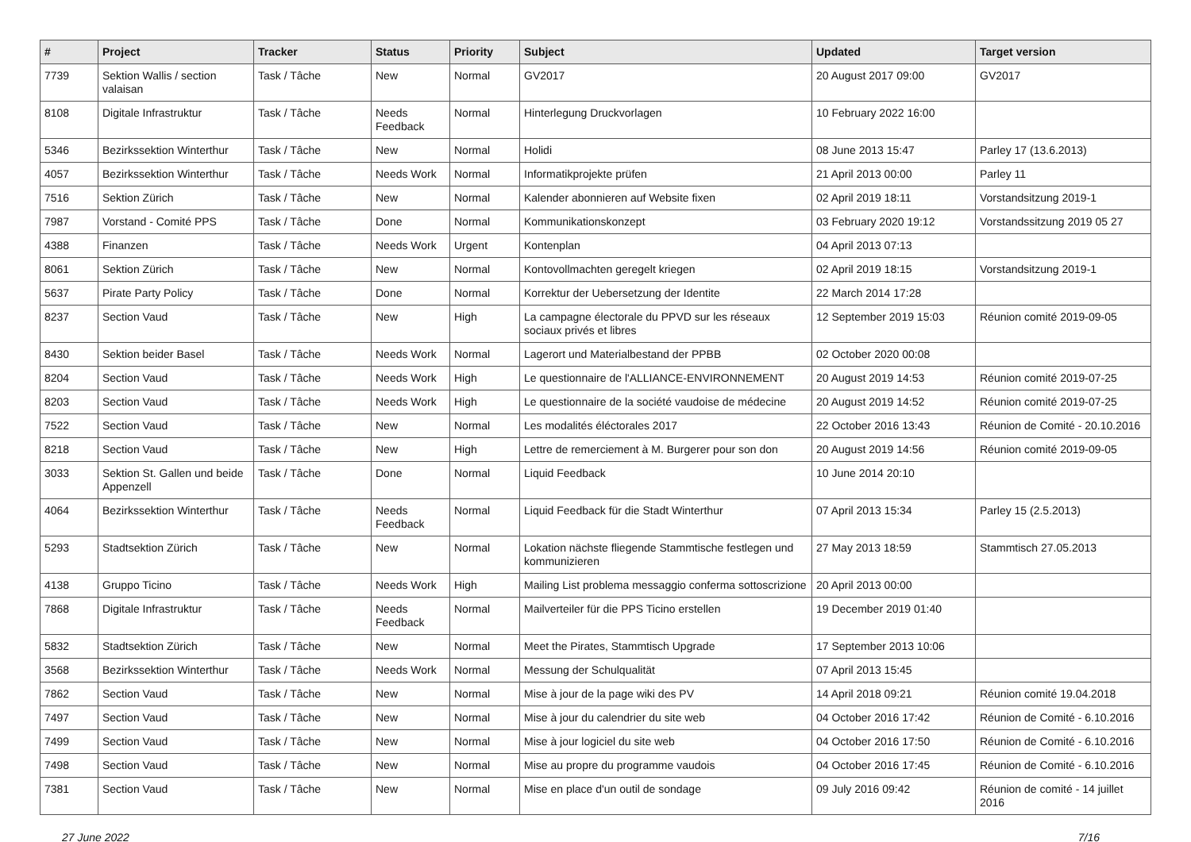| # | Project | Tracker | Status | Priority | Subject | Updated | Target version |
| --- | --- | --- | --- | --- | --- | --- | --- |
| 7739 | Sektion Wallis / section valaisan | Task / Tâche | New | Normal | GV2017 | 20 August 2017 09:00 | GV2017 |
| 8108 | Digitale Infrastruktur | Task / Tâche | Needs Feedback | Normal | Hinterlegung Druckvorlagen | 10 February 2022 16:00 | |
| 5346 | Bezirkssektion Winterthur | Task / Tâche | New | Normal | Holidi | 08 June 2013 15:47 | Parley 17 (13.6.2013) |
| 4057 | Bezirkssektion Winterthur | Task / Tâche | Needs Work | Normal | Informatikprojekte prüfen | 21 April 2013 00:00 | Parley 11 |
| 7516 | Sektion Zürich | Task / Tâche | New | Normal | Kalender abonnieren auf Website fixen | 02 April 2019 18:11 | Vorstandsitzung 2019-1 |
| 7987 | Vorstand - Comité PPS | Task / Tâche | Done | Normal | Kommunikationskonzept | 03 February 2020 19:12 | Vorstandssitzung 2019 05 27 |
| 4388 | Finanzen | Task / Tâche | Needs Work | Urgent | Kontenplan | 04 April 2013 07:13 | |
| 8061 | Sektion Zürich | Task / Tâche | New | Normal | Kontovollmachten geregelt kriegen | 02 April 2019 18:15 | Vorstandsitzung 2019-1 |
| 5637 | Pirate Party Policy | Task / Tâche | Done | Normal | Korrektur der Uebersetzung der Identite | 22 March 2014 17:28 | |
| 8237 | Section Vaud | Task / Tâche | New | High | La campagne électorale du PPVD sur les réseaux sociaux privés et libres | 12 September 2019 15:03 | Réunion comité 2019-09-05 |
| 8430 | Sektion beider Basel | Task / Tâche | Needs Work | Normal | Lagerort und Materialbestand der PPBB | 02 October 2020 00:08 | |
| 8204 | Section Vaud | Task / Tâche | Needs Work | High | Le questionnaire de l'ALLIANCE-ENVIRONNEMENT | 20 August 2019 14:53 | Réunion comité 2019-07-25 |
| 8203 | Section Vaud | Task / Tâche | Needs Work | High | Le questionnaire de la société vaudoise de médecine | 20 August 2019 14:52 | Réunion comité 2019-07-25 |
| 7522 | Section Vaud | Task / Tâche | New | Normal | Les modalités éléctorales 2017 | 22 October 2016 13:43 | Réunion de Comité - 20.10.2016 |
| 8218 | Section Vaud | Task / Tâche | New | High | Lettre de remerciement à M. Burgerer pour son don | 20 August 2019 14:56 | Réunion comité 2019-09-05 |
| 3033 | Sektion St. Gallen und beide Appenzell | Task / Tâche | Done | Normal | Liquid Feedback | 10 June 2014 20:10 | |
| 4064 | Bezirkssektion Winterthur | Task / Tâche | Needs Feedback | Normal | Liquid Feedback für die Stadt Winterthur | 07 April 2013 15:34 | Parley 15 (2.5.2013) |
| 5293 | Stadtsektion Zürich | Task / Tâche | New | Normal | Lokation nächste fliegende Stammtische festlegen und kommunizieren | 27 May 2013 18:59 | Stammtisch 27.05.2013 |
| 4138 | Gruppo Ticino | Task / Tâche | Needs Work | High | Mailing List problema messaggio conferma sottoscrizione | 20 April 2013 00:00 | |
| 7868 | Digitale Infrastruktur | Task / Tâche | Needs Feedback | Normal | Mailverteiler für die PPS Ticino erstellen | 19 December 2019 01:40 | |
| 5832 | Stadtsektion Zürich | Task / Tâche | New | Normal | Meet the Pirates, Stammtisch Upgrade | 17 September 2013 10:06 | |
| 3568 | Bezirkssektion Winterthur | Task / Tâche | Needs Work | Normal | Messung der Schulqualität | 07 April 2013 15:45 | |
| 7862 | Section Vaud | Task / Tâche | New | Normal | Mise à jour de la page wiki des PV | 14 April 2018 09:21 | Réunion comité 19.04.2018 |
| 7497 | Section Vaud | Task / Tâche | New | Normal | Mise à jour du calendrier du site web | 04 October 2016 17:42 | Réunion de Comité - 6.10.2016 |
| 7499 | Section Vaud | Task / Tâche | New | Normal | Mise à jour logiciel du site web | 04 October 2016 17:50 | Réunion de Comité - 6.10.2016 |
| 7498 | Section Vaud | Task / Tâche | New | Normal | Mise au propre du programme vaudois | 04 October 2016 17:45 | Réunion de Comité - 6.10.2016 |
| 7381 | Section Vaud | Task / Tâche | New | Normal | Mise en place d'un outil de sondage | 09 July 2016 09:42 | Réunion de comité - 14 juillet 2016 |
27 June 2022 7/16